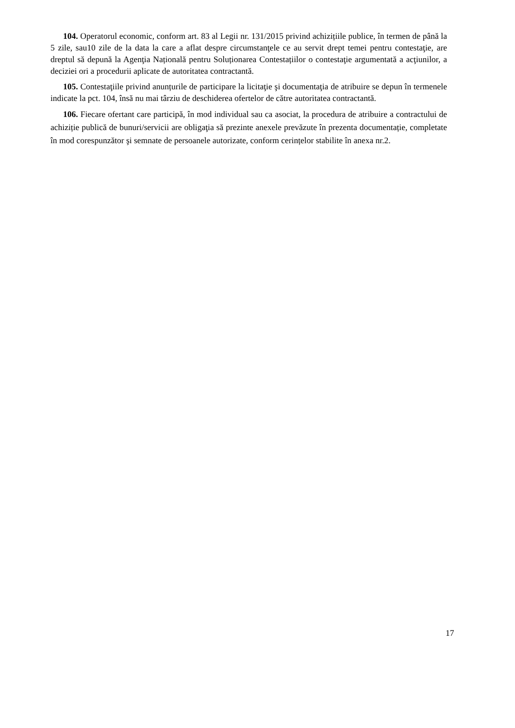104. Operatorul economic, conform art. 83 al Legii nr. 131/2015 privind achizițiile publice, în termen de până la 5 zile, sau10 zile de la data la care a aflat despre circumstanţele ce au servit drept temei pentru contestaţie, are dreptul să depună la Agenţia Națională pentru Soluționarea Contestațiilor o contestaţie argumentată a acţiunilor, a deciziei ori a procedurii aplicate de autoritatea contractantă.
105. Contestaţiile privind anunțurile de participare la licitaţie şi documentaţia de atribuire se depun în termenele indicate la pct. 104, însă nu mai târziu de deschiderea ofertelor de către autoritatea contractantă.
106. Fiecare ofertant care participă, în mod individual sau ca asociat, la procedura de atribuire a contractului de achiziție publică de bunuri/servicii are obligaţia să prezinte anexele prevăzute în prezenta documentație, completate în mod corespunzător şi semnate de persoanele autorizate, conform cerințelor stabilite în anexa nr.2.
17